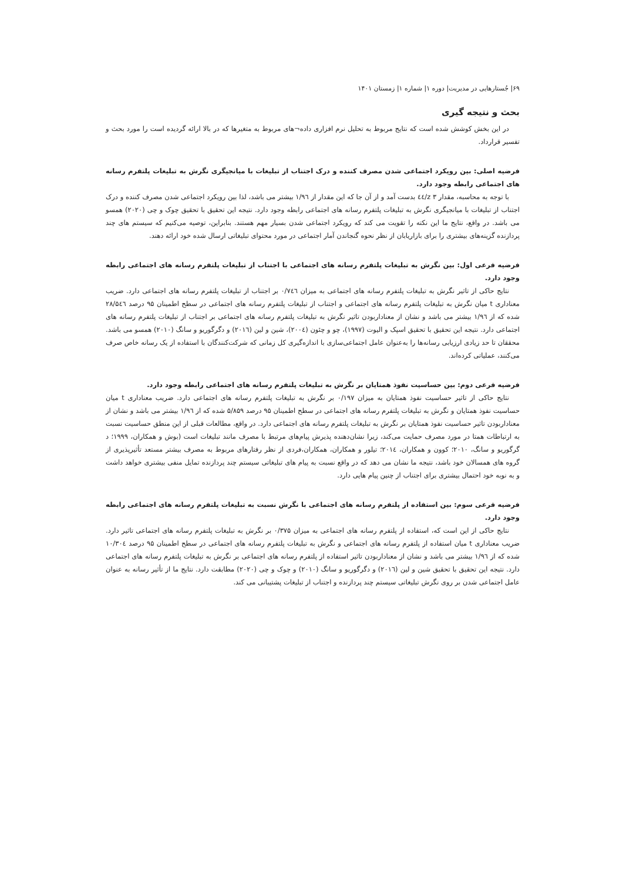۶۹| جُستارهایی در مدیریت| دوره ۱| شماره ۱| زمستان ۱۴۰۱
بحث و نتیجه گیری
در این بخش کوشش شده است که نتایج مربوط به تحلیل نرم افزاری داده¬های مربوط به متغیرها که در بالا ارائه گردیده است را مورد بحث و تفسیر قرارداد.
فرضیه اصلی: بین رویکرد اجتماعی شدن مصرف کننده و درک اجتناب از تبلیغات با میانجیگری نگرش به تبلیغات پلتفرم رسانه های اجتماعی رابطه وجود دارد.
با توجه به محاسبه، مقدار z ۳/٤٤ بدست آمد و از آن جا که این مقدار از ۱/۹٦ بیشتر می باشد، لذا بین رویکرد اجتماعی شدن مصرف کننده و درک اجتناب از تبلیغات با میانجیگری نگرش به تبلیغات پلتفرم رسانه های اجتماعی رابطه وجود دارد. نتیجه این تحقیق با تحقیق چوک و چی (۲۰۲۰) همسو می باشد. در واقع، نتایج ما این نکته را تقویت می کند که رویکرد اجتماعی شدن بسیار مهم هستند. بنابراین، توصیه می‌کنیم که سیستم های چند پردازنده گزینه‌های بیشتری را برای بازاریابان از نظر نحوه گنجاندن آمار اجتماعی در مورد محتوای تبلیغاتی ارسال شده خود ارائه دهند.
فرضیه فرعی اول: بین نگرش به تبلیغات پلتفرم رسانه های اجتماعی با اجتناب از تبلیغات پلتفرم رسانه های اجتماعی رابطه وجود دارد.
نتایج حاکی از تاثیر نگرش به تبلیغات پلتفرم رسانه های اجتماعی به میزان ۰/۷٤٦ بر اجتناب از تبلیغات پلتفرم رسانه های اجتماعی دارد. ضریب معناداری t میان نگرش به تبلیغات پلتفرم رسانه های اجتماعی و اجتناب از تبلیغات پلتفرم رسانه های اجتماعی در سطح اطمینان ۹۵ درصد ۲۸/۵٤٦ شده که از ۱/۹٦ بیشتر می باشد و نشان از معنادار‌بودن تاثیر نگرش به تبلیغات پلتفرم رسانه های اجتماعی بر اجتناب از تبلیغات پلتفرم رسانه های اجتماعی دارد. نتیجه این تحقیق با تحقیق اسپک و الیوت (۱۹۹۷)، چو و چئون (۲۰۰٤)، شین و لین (۲۰۱٦) و دگرگوریو و سانگ (۲۰۱۰) همسو می باشد. محققان تا حد زیادی ارزیابی رسانه‌ها را به‌عنوان عامل اجتماعی‌سازی با اندازه‌گیری کل زمانی که شرکت‌کنندگان با استفاده از یک رسانه خاص صرف می‌کنند، عملیاتی کرده‌اند.
فرضیه فرعی دوم: بین حساسیت نفوذ همتایان بر نگرش به تبلیغات پلتفرم رسانه های اجتماعی رابطه وجود دارد.
نتایج حاکی از تاثیر حساسیت نفوذ همتایان به میزان ۰/۱۹۷ بر نگرش به تبلیغات پلتفرم رسانه های اجتماعی دارد. ضریب معناداری t میان حساسیت نفوذ همتایان و نگرش به تبلیغات پلتفرم رسانه های اجتماعی در سطح اطمینان ۹۵ درصد ۵/۸۵۹ شده که از ۱/۹٦ بیشتر می باشد و نشان از معنادار‌بودن تاثیر حساسیت نفوذ همتایان بر نگرش به تبلیغات پلتفرم رسانه های اجتماعی دارد. در واقع، مطالعات قبلی از این منطق حساسیت نسبت به ارتباطات همتا در مورد مصرف حمایت می‌کند، زیرا نشان‌دهنده پذیرش پیام‌های مرتبط با مصرف مانند تبلیغات است (بوش و همکاران، ۱۹۹۹؛ د گرگوریو و سانگ، ۲۰۱۰؛ کوون و همکاران، ۲۰۱٤؛ تیلور و همکاران، همکاران،فردی از نظر رفتارهای مربوط به مصرف بیشتر مستعد تأثیرپذیری از گروه های همسالان خود باشد، نتیجه ما نشان می دهد که در واقع نسبت به پیام های تبلیغاتی سیستم چند پردازنده تمایل منفی بیشتری خواهد داشت و به نوبه خود احتمال بیشتری برای اجتناب از چنین پیام هایی دارد.
فرضیه فرعی سوم: بین استفاده از پلتفرم رسانه های اجتماعی با نگرش نسبت به تبلیغات پلتفرم رسانه های اجتماعی رابطه وجود دارد.
نتایج حاکی از این است که، استفاده از پلتفرم رسانه های اجتماعی به میزان ۰/۳۷۵ بر نگرش به تبلیغات پلتفرم رسانه های اجتماعی تاثیر دارد. ضریب معناداری t میان استفاده از پلتفرم رسانه های اجتماعی و نگرش به تبلیغات پلتفرم رسانه های اجتماعی در سطح اطمینان ۹۵ درصد ۱۰/۳۰٤ شده که از ۱/۹٦ بیشتر می باشد و نشان از معنادار‌بودن تاثیر استفاده از پلتفرم رسانه های اجتماعی بر نگرش به تبلیغات پلتفرم رسانه های اجتماعی دارد. نتیجه این تحقیق با تحقیق شین و لین (۲۰۱٦) و دگرگوریو و سانگ (۲۰۱۰) و چوک و چی (۲۰۲۰) مطابقت دارد. نتایج ما از تأثیر رسانه به عنوان عامل اجتماعی شدن بر روی نگرش تبلیغاتی سیستم چند پردازنده و اجتناب از تبلیغات پشتیبانی می کند.